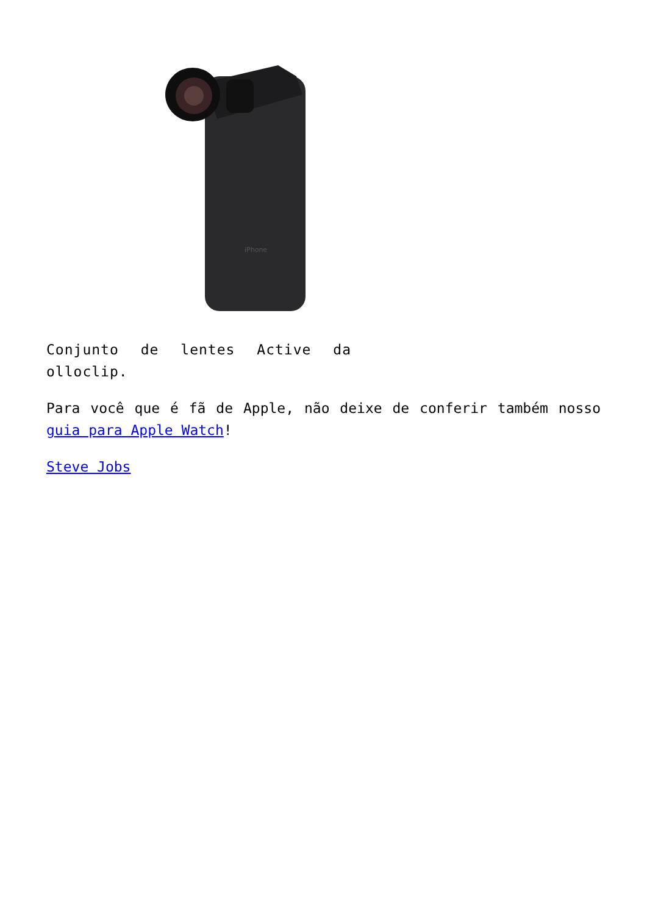iPhone
Conjunto de lentes Active da olloclip.
Para você que é fã de Apple, não deixe de conferir também nosso guia para Apple Watch!
Steve Jobs